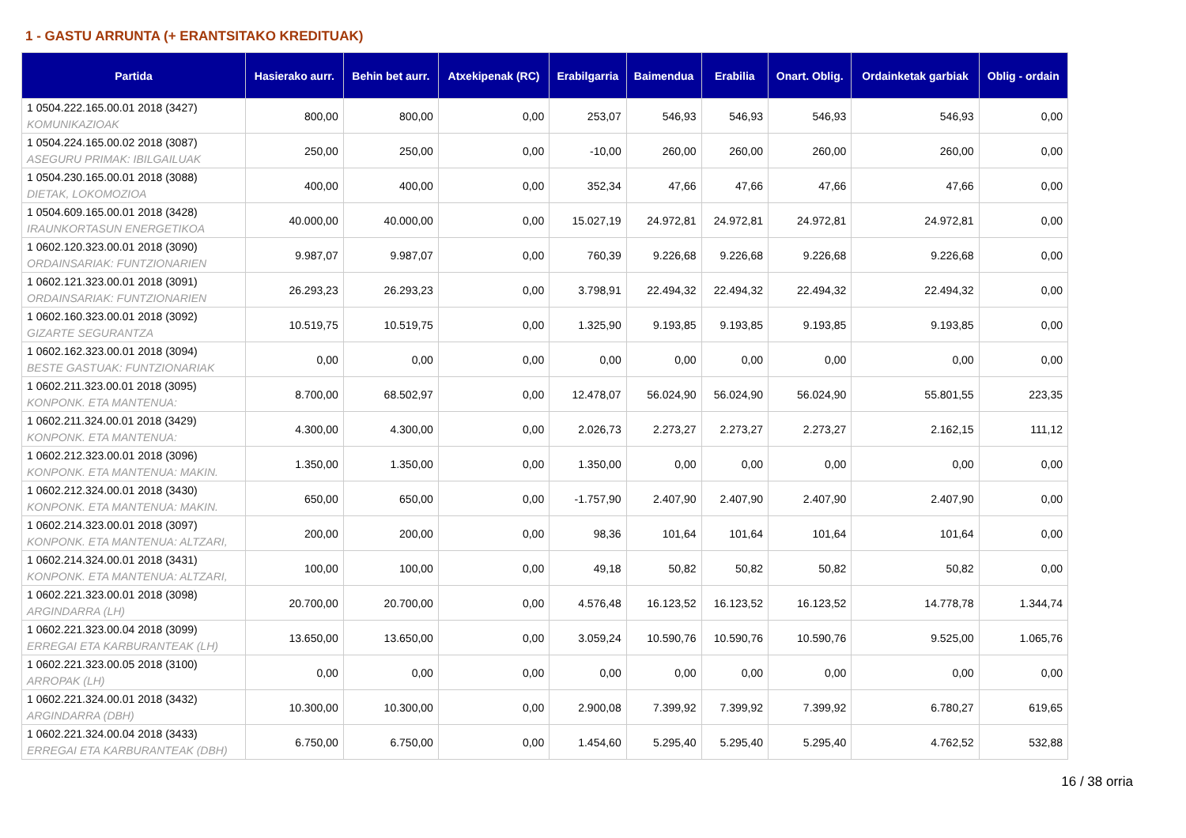1 - GASTU ARRUNTA (+ ERANTSITAKO KREDITUAK)
| Partida | Hasierako aurr. | Behin bet aurr. | Atxekipenak (RC) | Erabilgarria | Baimendua | Erabilia | Onart. Oblig. | Ordainketak garbiak | Oblig - ordain |
| --- | --- | --- | --- | --- | --- | --- | --- | --- | --- |
| 1 0504.222.165.00.01 2018 (3427) KOMUNIKAZIOAK | 800,00 | 800,00 | 0,00 | 253,07 | 546,93 | 546,93 | 546,93 | 546,93 | 0,00 |
| 1 0504.224.165.00.02 2018 (3087) ASEGURU PRIMAK: IBILGAILUAK | 250,00 | 250,00 | 0,00 | -10,00 | 260,00 | 260,00 | 260,00 | 260,00 | 0,00 |
| 1 0504.230.165.00.01 2018 (3088) DIETAK, LOKOMOZIOA | 400,00 | 400,00 | 0,00 | 352,34 | 47,66 | 47,66 | 47,66 | 47,66 | 0,00 |
| 1 0504.609.165.00.01 2018 (3428) IRAUNKORTASUN ENERGETIKOA | 40.000,00 | 40.000,00 | 0,00 | 15.027,19 | 24.972,81 | 24.972,81 | 24.972,81 | 24.972,81 | 0,00 |
| 1 0602.120.323.00.01 2018 (3090) ORDAINSARIAK: FUNTZIONARIEN | 9.987,07 | 9.987,07 | 0,00 | 760,39 | 9.226,68 | 9.226,68 | 9.226,68 | 9.226,68 | 0,00 |
| 1 0602.121.323.00.01 2018 (3091) ORDAINSARIAK: FUNTZIONARIEN | 26.293,23 | 26.293,23 | 0,00 | 3.798,91 | 22.494,32 | 22.494,32 | 22.494,32 | 22.494,32 | 0,00 |
| 1 0602.160.323.00.01 2018 (3092) GIZARTE SEGURANTZA | 10.519,75 | 10.519,75 | 0,00 | 1.325,90 | 9.193,85 | 9.193,85 | 9.193,85 | 9.193,85 | 0,00 |
| 1 0602.162.323.00.01 2018 (3094) BESTE GASTUAK: FUNTZIONARIAK | 0,00 | 0,00 | 0,00 | 0,00 | 0,00 | 0,00 | 0,00 | 0,00 | 0,00 |
| 1 0602.211.323.00.01 2018 (3095) KONPONK. ETA MANTENUA: | 8.700,00 | 68.502,97 | 0,00 | 12.478,07 | 56.024,90 | 56.024,90 | 56.024,90 | 55.801,55 | 223,35 |
| 1 0602.211.324.00.01 2018 (3429) KONPONK. ETA MANTENUA: | 4.300,00 | 4.300,00 | 0,00 | 2.026,73 | 2.273,27 | 2.273,27 | 2.273,27 | 2.162,15 | 111,12 |
| 1 0602.212.323.00.01 2018 (3096) KONPONK. ETA MANTENUA: MAKIN. | 1.350,00 | 1.350,00 | 0,00 | 1.350,00 | 0,00 | 0,00 | 0,00 | 0,00 | 0,00 |
| 1 0602.212.324.00.01 2018 (3430) KONPONK. ETA MANTENUA: MAKIN. | 650,00 | 650,00 | 0,00 | -1.757,90 | 2.407,90 | 2.407,90 | 2.407,90 | 2.407,90 | 0,00 |
| 1 0602.214.323.00.01 2018 (3097) KONPONK. ETA MANTENUA: ALTZARI, | 200,00 | 200,00 | 0,00 | 98,36 | 101,64 | 101,64 | 101,64 | 101,64 | 0,00 |
| 1 0602.214.324.00.01 2018 (3431) KONPONK. ETA MANTENUA: ALTZARI, | 100,00 | 100,00 | 0,00 | 49,18 | 50,82 | 50,82 | 50,82 | 50,82 | 0,00 |
| 1 0602.221.323.00.01 2018 (3098) ARGINDARRA (LH) | 20.700,00 | 20.700,00 | 0,00 | 4.576,48 | 16.123,52 | 16.123,52 | 16.123,52 | 14.778,78 | 1.344,74 |
| 1 0602.221.323.00.04 2018 (3099) ERREGAI ETA KARBURANTEAK (LH) | 13.650,00 | 13.650,00 | 0,00 | 3.059,24 | 10.590,76 | 10.590,76 | 10.590,76 | 9.525,00 | 1.065,76 |
| 1 0602.221.323.00.05 2018 (3100) ARROPAK (LH) | 0,00 | 0,00 | 0,00 | 0,00 | 0,00 | 0,00 | 0,00 | 0,00 | 0,00 |
| 1 0602.221.324.00.01 2018 (3432) ARGINDARRA (DBH) | 10.300,00 | 10.300,00 | 0,00 | 2.900,08 | 7.399,92 | 7.399,92 | 7.399,92 | 6.780,27 | 619,65 |
| 1 0602.221.324.00.04 2018 (3433) ERREGAI ETA KARBURANTEAK (DBH) | 6.750,00 | 6.750,00 | 0,00 | 1.454,60 | 5.295,40 | 5.295,40 | 5.295,40 | 4.762,52 | 532,88 |
16 / 38 orria